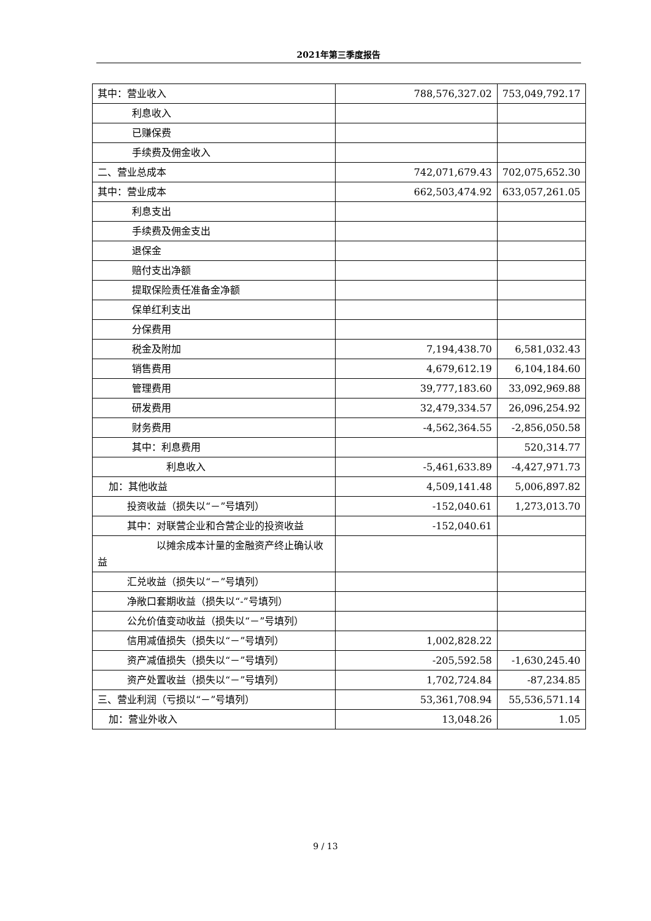2021年第三季度报告
| 其中：营业收入 | 788,576,327.02 | 753,049,792.17 |
| 利息收入 | | |
| 已赚保费 | | |
| 手续费及佣金收入 | | |
| 二、营业总成本 | 742,071,679.43 | 702,075,652.30 |
| 其中：营业成本 | 662,503,474.92 | 633,057,261.05 |
| 利息支出 | | |
| 手续费及佣金支出 | | |
| 退保金 | | |
| 赔付支出净额 | | |
| 提取保险责任准备金净额 | | |
| 保单红利支出 | | |
| 分保费用 | | |
| 税金及附加 | 7,194,438.70 | 6,581,032.43 |
| 销售费用 | 4,679,612.19 | 6,104,184.60 |
| 管理费用 | 39,777,183.60 | 33,092,969.88 |
| 研发费用 | 32,479,334.57 | 26,096,254.92 |
| 财务费用 | -4,562,364.55 | -2,856,050.58 |
| 其中：利息费用 | | 520,314.77 |
| 利息收入 | -5,461,633.89 | -4,427,971.73 |
| 加：其他收益 | 4,509,141.48 | 5,006,897.82 |
| 投资收益（损失以“－”号填列） | -152,040.61 | 1,273,013.70 |
| 其中：对联营企业和合营企业的投资收益 | -152,040.61 | |
| 以摊余成本计量的金融资产终止确认收益 | | |
| 汇兑收益（损失以“－”号填列） | | |
| 净敞口套期收益（损失以“-”号填列） | | |
| 公允价值变动收益（损失以“－”号填列） | | |
| 信用减值损失（损失以“－”号填列） | 1,002,828.22 | |
| 资产减值损失（损失以“－”号填列） | -205,592.58 | -1,630,245.40 |
| 资产处置收益（损失以“－”号填列） | 1,702,724.84 | -87,234.85 |
| 三、营业利润（亏损以“－”号填列） | 53,361,708.94 | 55,536,571.14 |
| 加：营业外收入 | 13,048.26 | 1.05 |
9 / 13